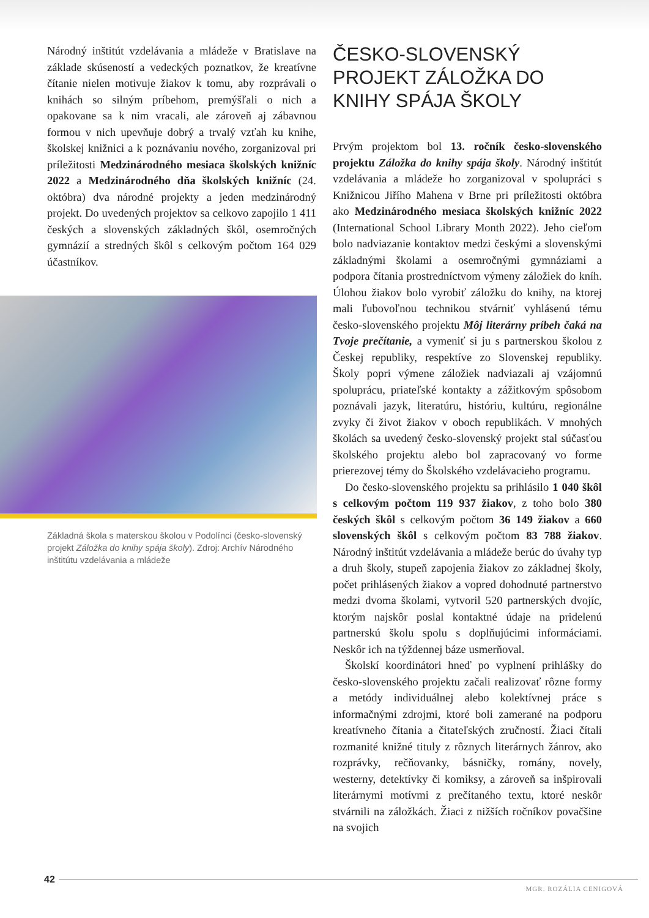Národný inštitút vzdelávania a mládeže v Bratislave na základe skúseností a vedeckých poznatkov, že kreatívne čítanie nielen motivuje žiakov k tomu, aby rozprávali o knihách so silným príbehom, premýšľali o nich a opakovane sa k nim vracali, ale zároveň aj zábavnou formou v nich upevňuje dobrý a trvalý vzťah ku knihe, školskej knižnici a k poznávaniu nového, zorganizoval pri príležitosti Medzinárodného mesiaca školských knižníc 2022 a Medzinárodného dňa školských knižníc (24. októbra) dva národné projekty a jeden medzinárodný projekt. Do uvedených projektov sa celkovo zapojilo 1 411 českých a slovenských základných škôl, osemročných gymnázií a stredných škôl s celkovým počtom 164 029 účastníkov.
Základná škola s materskou školou v Podolínci (česko-slovenský projekt Záložka do knihy spája školy). Zdroj: Archív Národného inštitútu vzdelávania a mládeže
ČESKO-SLOVENSKÝ PROJEKT ZÁLOŽKA DO KNIHY SPÁJA ŠKOLY
Prvým projektom bol 13. ročník česko-slovenského projektu Záložka do knihy spája školy. Národný inštitút vzdelávania a mládeže ho zorganizoval v spolupráci s Knižnicou Jiřího Mahena v Brne pri príležitosti októbra ako Medzinárodného mesiaca školských knižníc 2022 (International School Library Month 2022). Jeho cieľom bolo nadviazanie kontaktov medzi českými a slovenskými základnými školami a osemročnými gymnáziami a podpora čítania prostredníctvom výmeny záložiek do kníh. Úlohou žiakov bolo vyrobiť záložku do knihy, na ktorej mali ľubovoľnou technikou stvárniť vyhlásenú tému česko-slovenského projektu Môj literárny príbeh čaká na Tvoje prečítanie, a vymeniť si ju s partnerskou školou z Českej republiky, respektíve zo Slovenskej republiky. Školy popri výmene záložiek nadviazali aj vzájomnú spoluprácu, priateľské kontakty a zážitkovým spôsobom poznávali jazyk, literatúru, históriu, kultúru, regionálne zvyky či život žiakov v oboch republikách. V mnohých školách sa uvedený česko-slovenský projekt stal súčasťou školského projektu alebo bol zapracovaný vo forme prierezovej témy do Školského vzdelávacieho programu.
Do česko-slovenského projektu sa prihlásilo 1 040 škôl s celkovým počtom 119 937 žiakov, z toho bolo 380 českých škôl s celkovým počtom 36 149 žiakov a 660 slovenských škôl s celkovým počtom 83 788 žiakov. Národný inštitút vzdelávania a mládeže berúc do úvahy typ a druh školy, stupeň zapojenia žiakov zo základnej školy, počet prihlásených žiakov a vopred dohodnuté partnerstvo medzi dvoma školami, vytvoril 520 partnerských dvojíc, ktorým najskôr poslal kontaktné údaje na pridelenú partnerskú školu spolu s doplňujúcimi informáciami. Neskôr ich na týždennej báze usmerňoval.
Školskí koordinátori hneď po vyplnení prihlášky do česko-slovenského projektu začali realizovať rôzne formy a metódy individuálnej alebo kolektívnej práce s informačnými zdrojmi, ktoré boli zamerané na podporu kreatívneho čítania a čitateľských zručností. Žiaci čítali rozmanité knižné tituly z rôznych literárnych žánrov, ako rozprávky, rečňovanky, básničky, romány, novely, westerny, detektívky či komiksy, a zároveň sa inšpirovali literárnymi motívmi z prečítaného textu, ktoré neskôr stvárnili na záložkách. Žiaci z nižších ročníkov povačšine na svojich
42
MGR. ROZÁLIA CENIGOVÁ